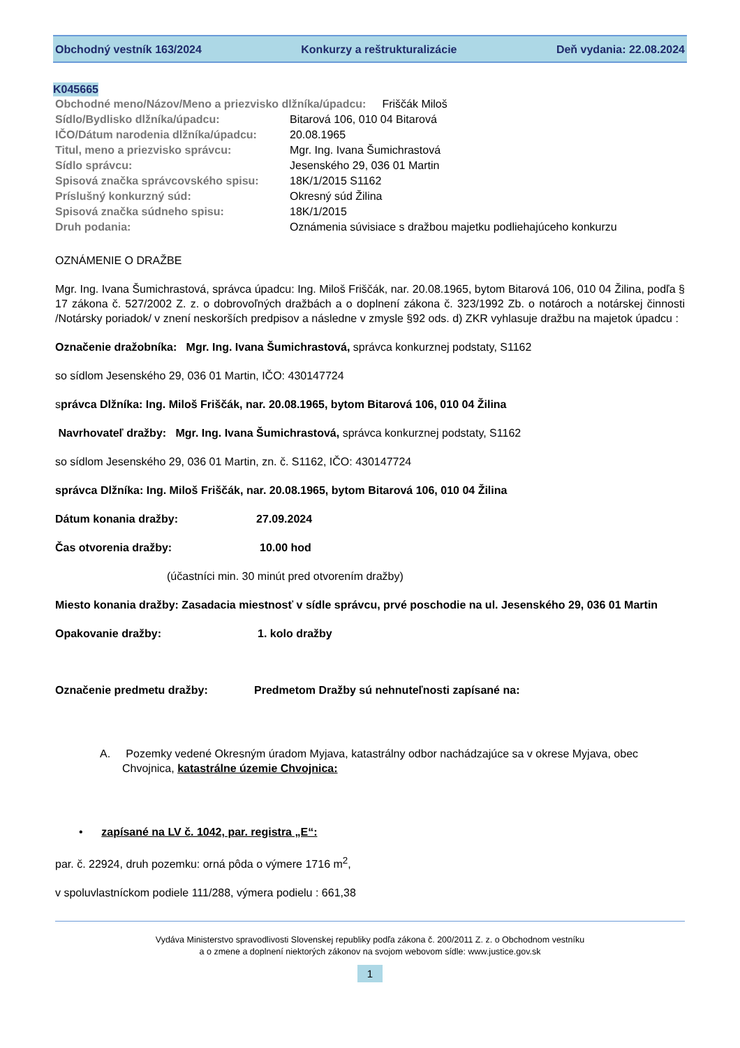Obchodný vestník 163/2024 Konkurzy a reštrukturalizácie Deň vydania: 22.08.2024
K045665
| Obchodné meno/Názov/Meno a priezvisko dlžníka/úpadcu: | Friščák Miloš |
| Sídlo/Bydlisko dlžníka/úpadcu: | Bitarová 106, 010 04 Bitarová |
| IČO/Dátum narodenia dlžníka/úpadcu: | 20.08.1965 |
| Titul, meno a priezvisko správcu: | Mgr. Ing. Ivana Šumichrastová |
| Sídlo správcu: | Jesenského 29, 036 01 Martin |
| Spisová značka správcovského spisu: | 18K/1/2015 S1162 |
| Príslušný konkurzný súd: | Okresný súd Žilina |
| Spisová značka súdneho spisu: | 18K/1/2015 |
| Druh podania: | Oznámenia súvisiace s dražbou majetku podliehajúceho konkurzu |
OZNÁMENIE O DRAŽBE
Mgr. Ing. Ivana Šumichrastová, správca úpadcu: Ing. Miloš Friščák, nar. 20.08.1965, bytom Bitarová 106, 010 04 Žilina, podľa § 17 zákona č. 527/2002 Z. z. o dobrovoľných dražbách a o doplnení zákona č. 323/1992 Zb. o notároch a notárskej činnosti /Notársky poriadok/ v znení neskorších predpisov a následne v zmysle §92 ods. d) ZKR vyhlasuje dražbu na majetok úpadcu :
Označenie dražobníka: Mgr. Ing. Ivana Šumichrastová, správca konkurznej podstaty, S1162
so sídlom Jesenského 29, 036 01 Martin, IČO: 430147724
správca Dlžníka: Ing. Miloš Friščák, nar. 20.08.1965, bytom Bitarová 106, 010 04 Žilina
Navrhovateľ dražby: Mgr. Ing. Ivana Šumichrastová, správca konkurznej podstaty, S1162
so sídlom Jesenského 29, 036 01 Martin, zn. č. S1162, IČO: 430147724
správca Dlžníka: Ing. Miloš Friščák, nar. 20.08.1965, bytom Bitarová 106, 010 04 Žilina
Dátum konania dražby: 27.09.2024
Čas otvorenia dražby: 10.00 hod
(účastníci min. 30 minút pred otvorením dražby)
Miesto konania dražby: Zasadacia miestnosť v sídle správcu, prvé poschodie na ul. Jesenského 29, 036 01 Martin
Opakovanie dražby: 1. kolo dražby
Označenie predmetu dražby: Predmetom Dražby sú nehnuteľnosti zapísané na:
A. Pozemky vedené Okresným úradom Myjava, katastrálny odbor nachádzajúce sa v okrese Myjava, obec Chvojnica, katastrálne územie Chvojnica:
• zapísané na LV č. 1042, par. registra „E“:
par. č. 22924, druh pozemku: orná pôda o výmere 1716 m<sup>2</sup>,
v spoluvlastníckom podiele 111/288, výmera podielu : 661,38
Vydáva Ministerstvo spravodlivosti Slovenskej republiky podľa zákona č. 200/2011 Z. z. o Obchodnom vestníku
a o zmene a doplnení niektorých zákonov na svojom webovom sídle: www.justice.gov.sk
1